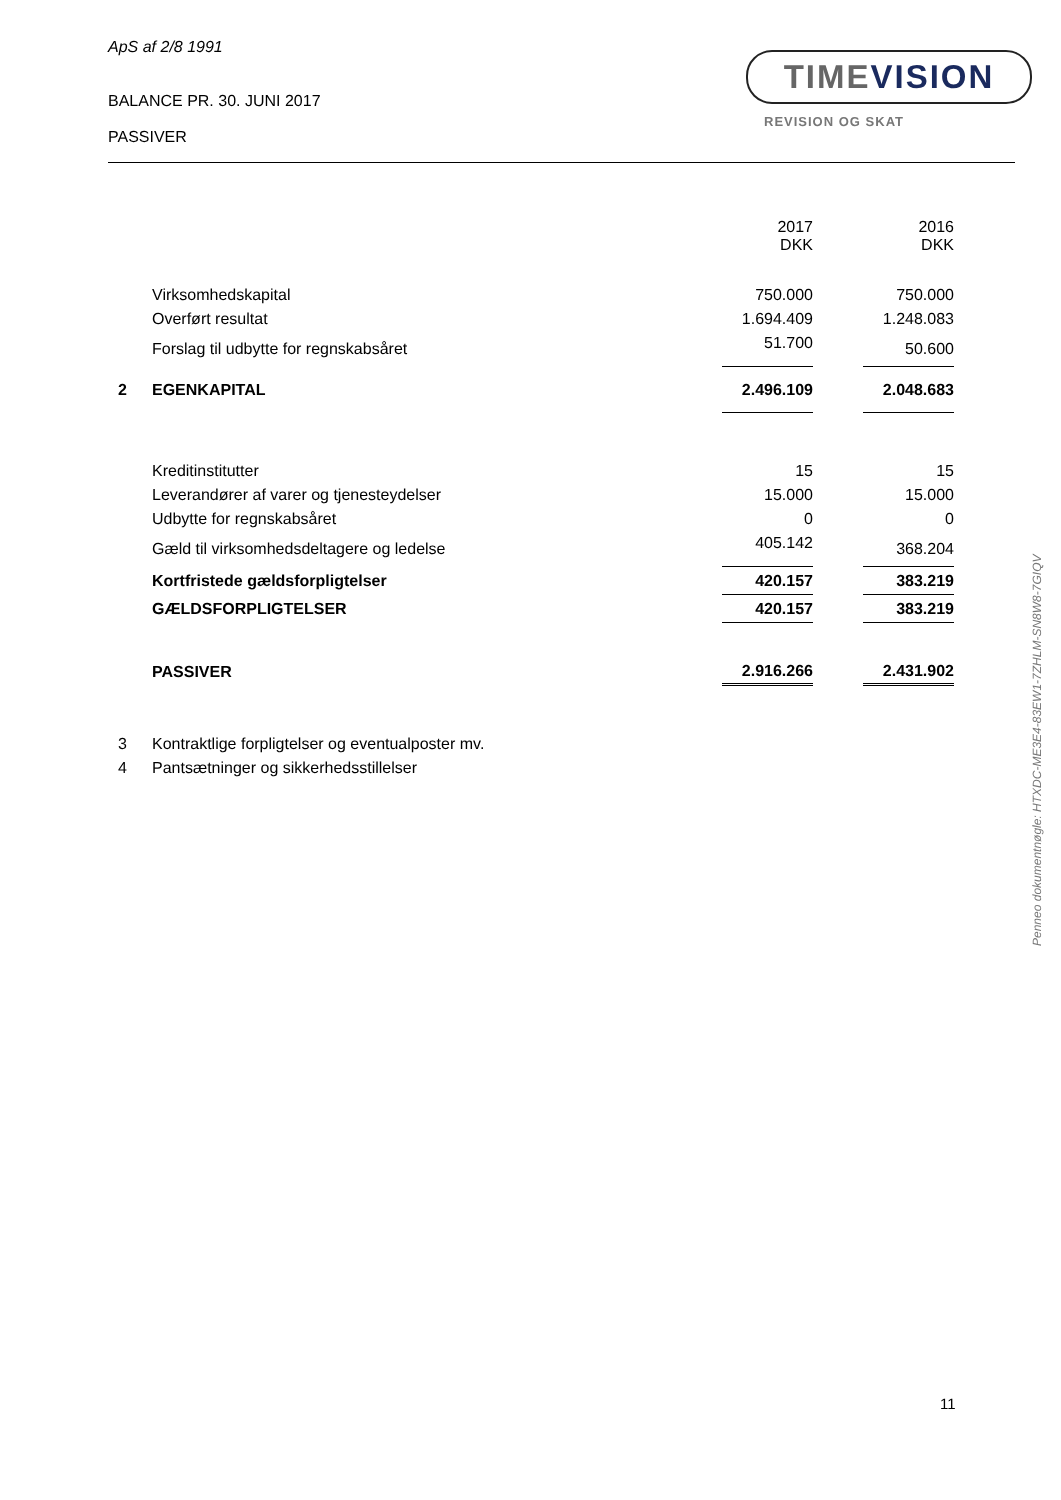ApS af 2/8 1991
BALANCE PR. 30. JUNI 2017
PASSIVER
TIMEVISION
REVISION OG SKAT
| | | 2017 DKK | | 2016 DKK |
| --- | --- | --- | --- | --- |
| | Virksomhedskapital | 750.000 | | 750.000 |
| | Overført resultat | 1.694.409 | | 1.248.083 |
| | Forslag til udbytte for regnskabsåret | 51.700 | | 50.600 |
| 2 | EGENKAPITAL | 2.496.109 | | 2.048.683 |
| | Kreditinstitutter | 15 | | 15 |
| | Leverandører af varer og tjenesteydelser | 15.000 | | 15.000 |
| | Udbytte for regnskabsåret | 0 | | 0 |
| | Gæld til virksomhedsdeltagere og ledelse | 405.142 | | 368.204 |
| | Kortfristede gældsforpligtelser | 420.157 | | 383.219 |
| | GÆLDSFORPLIGTELSER | 420.157 | | 383.219 |
| | PASSIVER | 2.916.266 | | 2.431.902 |
| 3 | Kontraktlige forpligtelser og eventualposter mv. | | | |
| 4 | Pantsætninger og sikkerhedsstillelser | | | |
Penneo dokumentnøgle: HTXDC-ME3E4-83EW1-7ZHLM-SN8W8-7GIQV
11